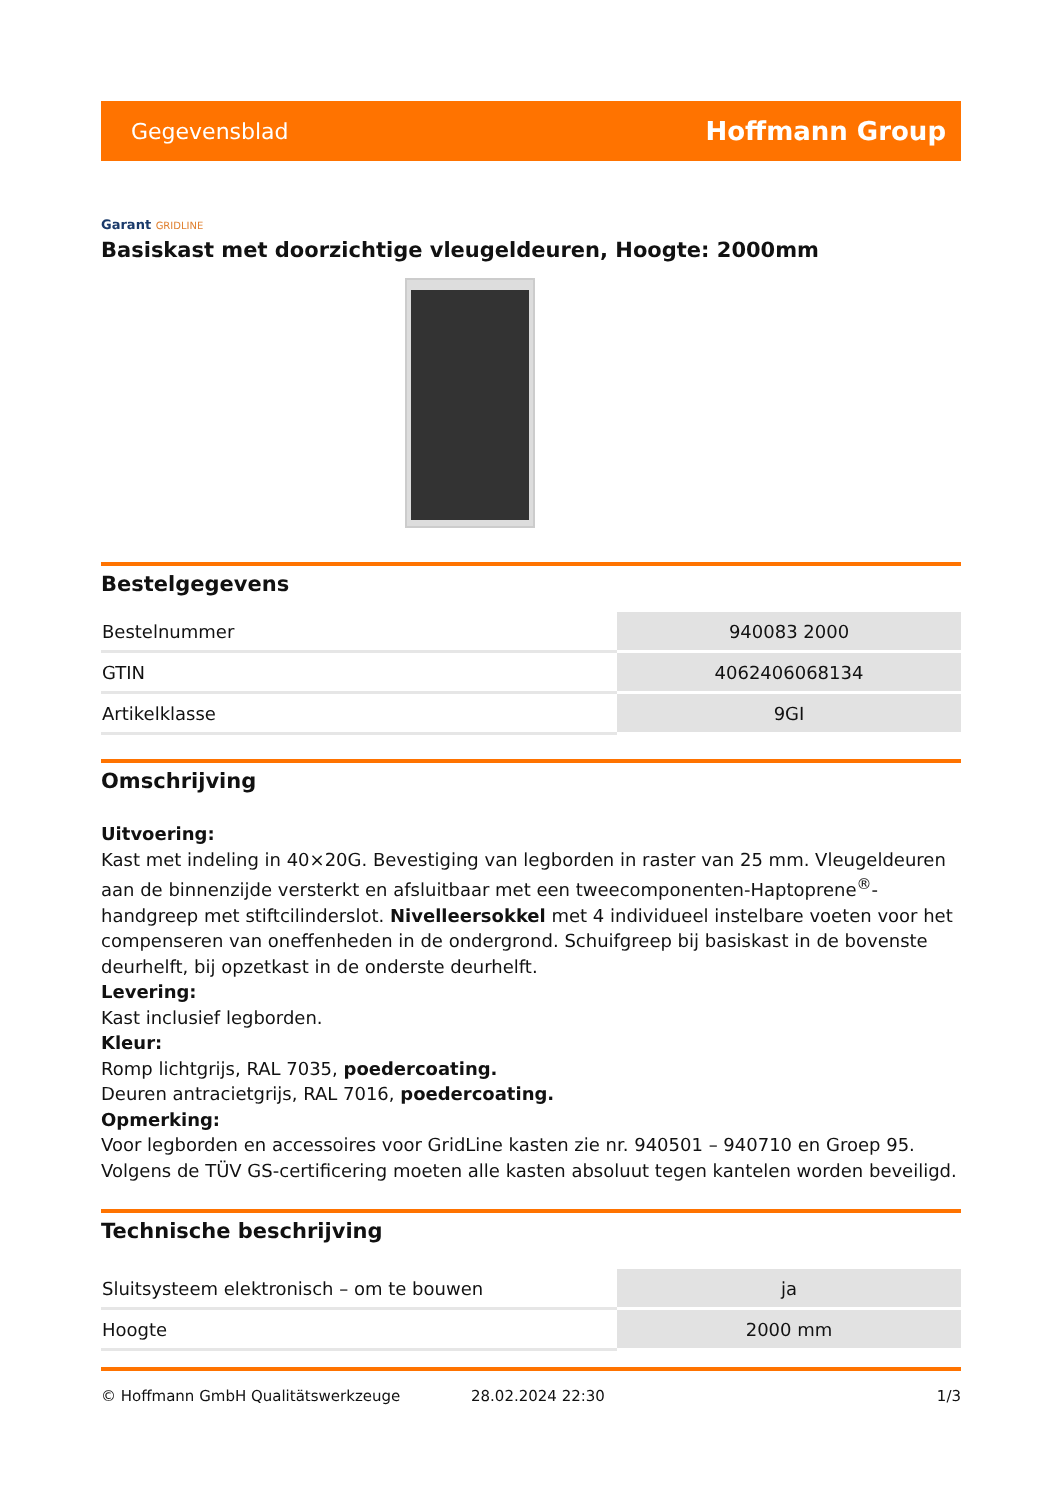Gegevensblad Hoffmann Group
Garant GRIDLINE
Basiskast met doorzichtige vleugeldeuren, Hoogte: 2000mm
Bestelgegevens
| Bestelnummer | 940083 2000 |
| GTIN | 4062406068134 |
| Artikelklasse | 9GI |
Omschrijving
Uitvoering:
Kast met indeling in 40×20G. Bevestiging van legborden in raster van 25 mm. Vleugeldeuren aan de binnenzijde versterkt en afsluitbaar met een tweecomponenten-Haptoprene<sup>®</sup>-handgreep met stiftcilinderslot. Nivelleersokkel met 4 individueel instelbare voeten voor het compenseren van oneffenheden in de ondergrond. Schuifgreep bij basiskast in de bovenste deurhelft, bij opzetkast in de onderste deurhelft.
Levering:
Kast inclusief legborden.
Kleur:
Romp lichtgrijs, RAL 7035, poedercoating.
Deuren antracietgrijs, RAL 7016, poedercoating.
Opmerking:
Voor legborden en accessoires voor GridLine kasten zie nr. 940501 – 940710 en Groep 95.
Volgens de TÜV GS-certificering moeten alle kasten absoluut tegen kantelen worden beveiligd.
Technische beschrijving
| Sluitsysteem elektronisch – om te bouwen | ja |
| Hoogte | 2000 mm |
© Hoffmann GmbH Qualitätswerkzeuge 28.02.2024 22:30 1/3